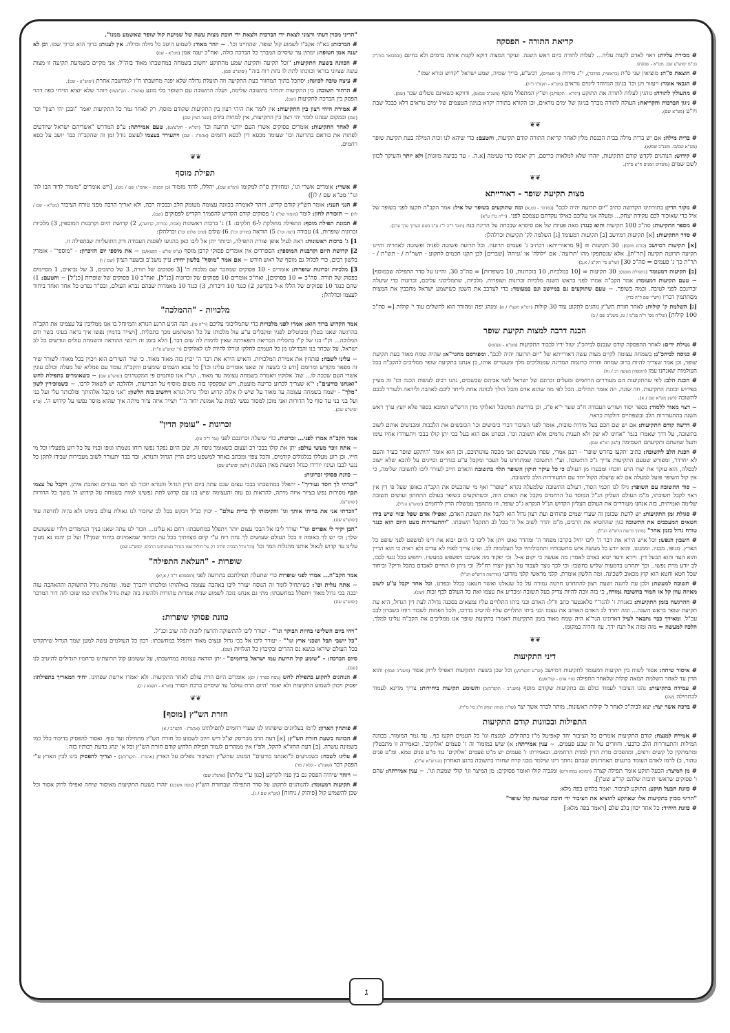קריאת התורה - הפסקה
# מכירת עליות: ראוי לאדם לקנות עליה... לעלות לתורה ביום ראש השנה. ועיקר המצוה דוקא לקנות אותה בדמים ולא בחינם (וכמבואר בזוה"ק בכ"מ יסוש"ע שם. מט"א - שם/ח).
# הוצאת ס"ת: מוציאין שני ס"ת (בראשית, במדבר), י"ג מידות (ג' פעמים), רבש"ע, בריך שמיה, שמע ישראל "קדוש ונורא שמו".
# הגבאי אומר: ויעזור ויגן וכו' בניגון המיוחד לימים נוראים (מט"א - תקפ"ד ו"ח).
# מהעולין לתורה: נוהגין לעלות לתורה את התוקע (רמ"א - תקפד/ב) וש"ץ המתפלל מוסף (משנ"ב שם/ט), ודווקא כשאינם נוטלים שכר (שם).
# ניגון הברכות והקריאה: העולה לתורה מברך בניגון של ימים נוראים, וכן הקורא בתורה יקרא בניגון הטעמים של ימים נוראים דלא כבכל שבת ויו"ט (מט"א שם).
❦❦
# ברית מילה: אם יש ברית מילה בבית הכנסת מלין לאחר קריאת התורה קודם תקיעות, והטעם: כדי שיהא לנו זכות המילה בעת תקיעת שופר (מט"א שם/כו. משנ"ב שם/א).
# קידוש: הנוהגים לקדש קודם התקיעות, יזהרו שלא למלאות כריסם, רק יאכלו כדי טעימה [א.ה. - עד כביצה מזונות] ולא יותר והעיקר לכוון לשם שמים (מועדים וזמנים ח"א ס"ד).
❦❦
מצות תקיעת שופר - דאורייתא
# מקור הדין: בתורתינו הקדושה כתיב "יום תרועה יהיה לכם" (במדבר - כט,א) ומה שתוקעים בשופר של איל: אמר הקב"ה תקעו לפני בשופר של איל כדי שאזכור לכם עקידת יצחק... ומעלה אני עליכם כאילו עקדתם עצמכם לפני. (ר"ה ט"ז ע"א)
# מספר התקיעות: סה"כ 100 תקיעות והוא כנגד: מאה פעיות של אם סיסרא שבכתה על הריגת בנה (תוס' ר"ה ל"ג ע"ב בשם הערוך ערך ערב).
# סדר התקיעות: [א] תקיעות דמיושב [ב] תקיעות דמעומד [ג] השלמה לק' תקיעות וכדלהלן:
[א] תקיעות דמיושב (קודם מוסף): 30 תקיעות = [9 מדאורייתא: דכתיב ג' פעמים תרועה. וכל תרועה פשוטה לפניה ופשוטה לאחריה והיינו תקיעה תרועה תקיעה [תר"ת], אלא שנסתפקו מהו 'תרועה'. אם 'ילולה' או 'גניחה' [שברים] לכן תקנו חכמים לתקוע - תשר"ת / - תש"ת / - תר"ת כך ג' פעמים = סה"כ 30] (שו"ע סי' תק"צ / א,ב)
[ב] תקיעות דמעומד (בתפילת מוסף): 30 תקיעות = [10 במלכיות, 10 בזכרונות, 10 בשופרות] = סה"כ 30. והיינו על סדר התפילה שבמוסף] ~ טעם תקיעות דמעומד: אמר הקב"ה אמרו לפני בראש השנה מלכיות זכרונות ושופרות. מלכיות, שתמליכוני עליכם, זכרונות כדי שיעלה זכרונכם לפני לטובה. ובמה בשופר. ~ טעם שתוקעים גם במיושב וגם במעומד: כדי לערבב את השטן כשישמע ישראל מחבבין את המצות מסתתמין דבריו (רש"י שם ד"ה כדי)
[ג] השלמת ק' קולות: לאחר חזרת הש"ץ נוהגים לתקוע עוד 30 קולות (רמ"א תקצ"ו / א) ומנהג יפה ומהודר הוא להשלים עוד י' קולות [= סה"כ 100 קולות] (של"ה מס' ר"ה פנ"מ / טז, משנ"ב שם / ב)
הכנה דרבה למצות תקיעת שופר
# נטילת ידים: לאחר ההפסקה קודם שנכנס לביהכ"נ יטול ידיו לכבוד התקיעות (מט"א - שם/טז)
# כניסה לביהכ"נ: בשמחה עצומה לקיים מצות עשה דאורייתא של "יום תרועה יהיה לכם". ומפורסם מהגר"א: שהיה שמח מאוד בעת תקיעת שופר, וכן אמר שצריך להיות ברוב שמחה וחדוה כדוגמת המדינה שממליכים מלך ומעטרים אותו, כן אנחנו בתקיעת שופר ממליכים להקב"ה בכל העולמות שאנחנו עמו (תוספות מעשה רב / נח)
# הכנת הלב: לפי שהתקיעות הם מעוררים הרחמים ומעלים זכרונם של ישראל לפני אביהם שבשמים, נהגו רבים לעשות הכנה וכו' זה מעיין בפירוש וכוונת התקיעות. וזה שונה. וזה אומר תהילים. הכל לפי מה שהוא אדם והכל הולך לכוונה אחת לייחד ליבם לאהבה וליראה ולעורר לבבם לתשובה (לשון מט"א שם / א).
~ רצוי מאוד ללמוד: בספר יסוד ושורש העבודה ח"ב שער י"א פ"ג, וכן בדרשת המקובל האלוקי מרן הרש"ש המובא בספר פלא יועץ ערך ראש השנה בהתעוררות הלב ובשפתיים דולקות כראוי.
# דרשה קודם התקיעות: אם יש שם חכם בעל מידות טובות, אומר לפני הציבור דברי כיבושים וכו' הכובשים את הלבבות ומכניעים אותם לשוב בתשובה, על דרך שאמרו בגמ' "אחינו לא שק ולא תענית גורמים אלא תשובה וכו'. ובפרט אם הוא בעל בכי יתן קולו בבכי ויתעוררו אחיו עימו ותעל שוועתם ותקיעתם השמימה (לשון הט"א שם).
# הכנת הלב לתשובה: כתיב 'תקעו בחדש שופר' - רבנן אמרי, שפרו מעשיכם ואני מכסה עוונותיכם, וכן הוא אומר 'היתקע שופר בעיר והעם לא יחרדו', ומפורש שטעם התקיעות צריך ג"כ התשובה. וע"י התשובה שמתחרט על העבר ומקבל ע"ע בגדרים וסייגים על להבא שלא ישוב לכסלה, הוא עוקר את יצרו הרע וזובחו ומבערו מן העולם כי כל עיקר תיקון השופר תלוי בתשובה והאדם חייב לעורר ליבו לתשובה שלימה, כי אין קול השופר פועל למעלה אם לא שיעלה הקול יחד עם התעוררות הלב לתשובה.
~ סוד התשובה עם השופר: גילו לנו חכמי הסוד, דעולם התשובה שלמעלה נקרא "שופר" ואף מי שהכעיס את הקב"ה באופן שעל פי דין אין ראוי לקבל תשובתו, מ"מ העולם העליון הנ"ל המוסד על הרחמים מקבל את האדם הזה, וכשתוקעים בשופר בעולם התחתון ועושים תשובה שלימה ואמיתית, בזה אנחנו מעוררים את העולם העליון הקדוש הנ"ל הנקרא ג"כ שופר, וזו מתהפך ממשלת הדין לרחמים (יסוש"ע הנ"ל).
# סגולת זמן התקיעות: יש לדעת שבזמן זה שערי שמים פתוחים ועת רצון גדול הוא לקבל את תשובת האדם, ואפילו אדם שפל ובזוי שיש בידו חטאים המעכבים את התשובה כגון שהחטיא את הרבים, מ"מ יהדר לשוב אל ה' בכל לב תתקבל תשובתו. "והתעוררות מעט היום הוא כנגד טורח גדול בזמן אחר" (מתוך דרשת הרש"ש הנ"ל).
# חשבון הנפש: וכל איש הירא את דבר ה' ליבו יחיל בקרבו מפחד ה' ומהדר גאונו ויתן אל ליבו כי היום יבוא את דינו למשפט לפני שופט כל הארץ. מגופו. מבניו. וממנונו. והוא יודע כל מעשה איש מחשבותיו ותחבולותיו וכל תעלומות לב. ואינו צריך לפניו לא עדים ולא ראיה כי הוא הדיין והוא העד והוא הבעל דין. ויירא ורעד יבוא באדם לאמר: מה אעשה כי יקום א-ל. וכי יפקוד מה אשיבנו ויפשפש במעשיו. ויחפש בכל נגעי לבבו. לב יודע מרת נפשו.. וכך יתחרט בדמעות שליש בחשבו: וכי לכך נוצר לעבור על רצון יוצרו רח"ל? וכי ניתן לו החיים לאבדם בהבל וריק? וביחוד שכל חטא וחטא הוא קוץ מכאוב לשכינה. ומה הלשון אומרת. קלני מראשי קלני מזרועי (מדרשת הרש"ש הנ"ל)
# תשובה למעשה: ולכן עת לחננה ושעת רצון להתחרט חרטה גמורה על כל שגאלנו ואשר חטאנו בכלל ובפרט. וכל אחד יקבל ע"ע לשוב מאיזה עוון קל או חמור בתשובה גמורה, כי בזה זוכה להיות צדיק בעל תשובה ומכריע את עצמו ואת כל העולם לכף זכות (שם).
# ההרגשה בזמן התקיעות: באגרת ז' להגר"י סלאנטער כתב וז"ל: האדם ובני ביתו התלויים עליו נמצאים בסכנה גדולה לעת דין הגדול, היא עת תקיעת שופר בראש השנה... ומה יחרד לב האדם האוהב את עצמו ובני ביתו התלויים עליו להיטיב בדרכו, ולכל הפחות לשבור רוחו בשברון לבב עכ"ל. ומאידך כבר נתבאר לעיל דאדונינו הגר"א היה שמח מאוד בזמן התקיעות דאמרו בתקיעת שופר אנו ממליכים את הקב"ה עלינו למלך. הלכה למעשה = מזה ומזה אל תנח ידך. עוז וחדוה במקומו.
❦❦
דיני התקיעות
# איסור שיחה: אסור לשוח בין תקיעות דמעומד לתקיעות דמיושב (שו"ע תקצ"ב/ג) וכל שכן בשעת התקיעות דאפילו לרוק אסור (משנ"ב שם/י) והוא הדין עד לאחר השלמת המאה קולות שלאחר התפילה (חיי אדם - קמ"א/ט)
# עמידה בתקיעות: נהגו הציבור לעמוד כולם גם בתקיעות שקודם מוסף (משנ"ב - תקפ"ה/ב) והשומע תקיעות ביחידות: צריך מדינא לעמוד לכתחילה (שם)
# ברכת אשר יצר: יצא לביה"כ לאחר ל' קולות ראשונות, מותר לברך אשר יצר (שו"ת מנחת יצחק ח"ג סי' מ"ד).
התפילות ובכוונות קודם התקיעות
# אמירת למנצח: קודם התקיעות אומרים כל הציבור יחד קאפיטל מ"ז בתהילים. למנצח וגו' כל העמים תקעו כף.. עד גמר המזמור, בכוונה המילות והתעוררות הלב כדבעי. וחוזרים על זה שבע פעמים. ~ ענין אמירתה: א) שיש במזמור זה ז' פעמים 'אלוקים'. ובאמירה זו מתבטלין ומתמתקין כל קשים ורפים, ומהפכים מדת הדין למדת הרחמים. ובאמירתו ז' פעמים יש מ"ט פעמים 'אלוקים' נגד מ"ט פנים טמא. ומ"ט פנים טהור, ב) לרמז לאדם העומד ברגעים האחרונים שבהם נחתך דינו שילמד מבני קרח שחזרו בתשובה ברגע האחרון (הגרש"א זצ"ל).
# מן המיצר: הבעל תוקע אומר תפילה קצרה (המובא במחזורים) ומגביה קולו ואומר פסוקים: מן המיצר וגו' קולי שמעת וגו'. ~ ענין אמירתה: שהם ו' פסוקים שראשי תיבות שלהם קר"ע שט"ן].
# כוונת הבעל תוקע: התוקע לציבור. יאמר בלחש בפה מלא:
"הריני מכוין בתקיעות אלו שאתקע להוציא את הציבור ידי חובת שמיעת קול שופר"
# כוונת היחיד: כל אחד יכוון בלב שלם [ויאמר בפה מלא:]
"הריני מכוין דעתי ורצוני לצאת ידי הברכות ולצאת ידי חובת מצות עשה של שמיעת קול שופר שאשמע ממנו".
# הברכות: בא"ה אקב"ו לשמוע קול שופר. שהחיינו וכו'. ~ יזהר מאוד: לשמוע היטב כל מילה ומילה. אין לענות: ברוך הוא וברוך שמו. וכן לא יענה אמן חטופה: ימתין עד שיסיים המברך כל הברכה כולה, ואח"כ יענה אמן (מט"א - שם)
# הכוונה בשעת התקיעות: "וכל תקיעה ותקיעה שמע מהתוקע יחשוב בשמחה במחשבתו מאוד בזה"ל: אני מקיים בשמיעת תקיעה זו מצות עשה שציוני בוראי וכוונתו לתת לו נחת רוח בזה" (יסוש"ע שם).
# עיצה טובה לכוונה: יסתכל בתוך המחזור בעת התקיעה וזה תועלת גדולה שלא יפנה מחשבתו ח"ו למחשבה אחרת (יסוש"ע - שם).
# הרהור תשובה: בין התקיעות יהרהר בתשובה שלימה, ויעלה התשובה עם השופר בלי מונע (אהמ"ג - תק"צ/מו) ויזהר שלא יוציא הזידוי בפה דהוי הפסק בין הברכה לתקיעות (שם).
# אמירת היהי רצון בין התקיעות: אין לומר את היהי רצון בין התקיעות שקודם מוסף. רק לאחר גמר כל התקיעות יאמר "ובכן יהי רצון" וכו' (שם) ובמקום שנהגו לומר יהי רצון בין התקיעות, אין למחות בידם (שער הציון שם)
# לאחר התקיעות: אומרים פסוקים אשרי העם יודעי תרועה וכו' (רמ"א - תק"צ/ט), טעם אמירתה: ע"פ המדרש "אשריהם ישראל שיודעים לפתות את בוראם בתרועה וכו' שעומד מכסא דין לכסא רחמים (אהמ"ג - שם) ויתעורר בעצמו לעוצם גודל זמן זה שהקב"ה כבר יושב על כסא רחמים.
❦❦
תפילת מוסף
# אשרי: אומרים אשרי וגו', ומחזירין ס"ת למקומו (רמ"א שם), יהללו, לדוד מזמור (כן המנהג - אהמ"ג שם / מט). [ויש אומרים "מזמור לדוד הבו לה' וגו'" מט"א שם / לז])
# הנני העני: אומר הש"ץ קודם קדיש, ויזהר לאומרה בכוונה עצומה מעומק הלב ובבכיה רבה, ולא יאריך הרבה מפני טורח הציבור (מט"א - שם / לח) ~ תזכורת לחזן: לומר (מזמור של־) ג' פסוקים קודם הקדיש להסמיך הקדיש לפסוקים (שם).
# תמונת תפילת מוסף: התפילה מחולקת ל-6 חלקים: 1) ג' ברכות ראשונות (אבות, גבורות, קדושה), 2) קדושת היום וקרבנות המוספין, 3) מלכיות זכרונות שופרות, 4) עבודה (רצה וכו') 5) הודאה (מודים וכו') 6) שלום (שים שלום וכו') וכדלהלן:
1] ג' ברכות ראשונות: ראה לעיל אופן וצורת התפילה, וביותר יתן אל ליבו כאן בהגיעו לפסגת העבודה ורק התועליות שבתפילה זו.
2] קדושת היום וקרבנות המוספין: הספרדים אין אומרים פסוקי קרבן מוסף (ע"פ שו"ע - תקצא/ב) ~ את מוספי יום הזיכרון: - "מוספי" - אומרין בלשון רבים, כדי לכלול גם מוסף של ראש חודש ~ אם אמר "מוסף" בלשון יחיד: עיין משנ"ב ובשער הציון (שם / ו)
3] מלכיות זכרונות שופרות: אומרים - 10 פסוקים שמוזכר שם מלכות ה' [3 פסוקים של תורה, 3 של כתובים, 3 של נביאים, 1 מסיימים בפסוק של תורה. סה"כ = 10 פסוקים], ואח"כ אומרים 10 פסוקים של זכרונות [כנ"ל], ואח"כ 10 פסוקים של שופרות [כנ"ל] ~ והטעם: 1) שהם כנגד 10 פסוקים של הללו א-ל בקדשו, 2) כנגד 10 דיברות, 3) כנגד 10 מאמרות שבהם נברא העולם, ובס"ד נפרט כל אחד ואחד ביחוד לעצמו וכדלהלן:
מלכויות - "ההמלכה"
אמר הקדוש ברוך הוא: אמרו לפני מלכויות כדי שתמליכוני עליכם (ר"ה טז). הנה הגיע הרגע הנורא והמיוחל בו אנו ממליכין על עצמינו את הקב"ה בהרגשה שאנו בטלין ומבוטלים לפניו ומקבלים ע"ע עול מלכותו על כל המשתמע מכך בתכלית. [ויצייר בדמיון נפשו איך נראה בעיני בשר ודם המלוכה... וק"ו בנו של ק"ו בתכלית הבריאה ותפארתה שאין לדמות לה שום דבר.] הלא בזמן זה ריגשי ההודאה והשמחה עולים וגודשים כל לב ישראל, על שבחר בנו והבדילנו מן כל העמים לחלקו וגורלו להיות לנו לאלוקים (ר' יסוש"ע פ"ד).
~ עלינו לשבח: פותחין את אמירת המלכויות. והאיש הירא את דבר ה' יכוין בזה מאוד מאוד. כי שיר השירים הוא ויכוין בכל מאודו לשורר שיר זה מפאר מקודש ומרומם [ודע כי בשעה זה שאנו אומרים עלינו וכו'] כל צבא השמים שומעים והקב"ה עומד עם פמליא של מעלה וכולם עונין אשרי העם שככה לו... שה' אלוקיו ויאמרה בשמחה עצומה עד מאוד.. ועי"ז אנו סותמים פי המקטרגים (יסוש"ע שם) ~ כשאומרים בתפילת לחש "ואנחנו כורעים": י"א שצריך לכרוע כריעה מועטת, ויש שפקפקו בזה משום מוסיף על הכריעות, ולהלכה יש לשאול לרבו. ~ כשמזכירין לשון "מלך" - ישמח בשמחה עצומה עד מאוד על שיש לו אלוה קדוש ומלך גדול ונורא ויחשוב בזה הלשון: "אני מקבל אלהותך ומלכותך עלי ועל בני ועל בני בני עד סוף כל הדורות ואני מוכן למסור נפשי למות על אמונת יחוד ה'" ויצייר איזה ציור מיתה איך שהוא מוסר נפשו על קידוש ה'. (ע"פ יסוש"ע שם).
זכרונות - "עומק הדין"
אמר הקב"ה אמרו לפני... זכרונות. כדי שיעלה זכרונכם לפני (גמ' ר"ה טז).
~ אתה זוכר מעשי עולם: יתן את קולו בבכי רב ועצום כשאומר נוסח זה, שכן היום נפקד נפשו רוחו נשמתו וגופו ובניו על כל רוע מפעליו וכל מי חייו, וכן רוע מעללו בגלגולים קודמים, והכל צפוי ומכתב באחד למשפט ביום הדין הגדול והנורא, ובד בבד יתעורר לשוב מעבירות שבידו לתקן כל נגעי לבבו ועיניו יורידו כנחל דמעות מאין הפוגות (לשון יסוש"ע שם)
~ כוונת פסוקי זכרונות:
"זכרתי לך חסד נעוריך" - יתפלל במחשבתו בבכי עצום שגם עתה ביום הדין הגדול והנורא יזכור לנו חסד נעורים ואהבת איתן. ויקבל על עצמו תכף מסירות נפש בציור איזה מיתה, להראות גם עזה והעצומה שיש בנו עם קדוש לתת נפשינו למות בשמחה על קידוש ה' משך כל הדורות (יסוש"ע).
"וזכרתי אני את בריתי אותך וגו' והקימותי לך ברית עולם" - יכוין כנ"ל ויבקש בכל לב שיזכור לנו גאולת עולם בימינו ולא נהיה לחרפה עוד (יסוש"ע שם).
"הבן יקיר לי אפרים וגו'" יעורר ליבו אל הבכי עצום יותר ויתפלל במחשבתו: רחם נא עלינו... וזכור לנו עתה שאנו בניך הנחמדים וילדי שעשועים שלך; וכי יש לך כאומה זו בכל העולם שעושים לך נחת רוח ע"י קיום מצוותיך בכל עת וביחוד שמאמינים ביחוד שמך?! ועל כן יהמו נא מעיך עלינו עד קדוש לגאול אותנו מהגלות המר וכו' (וכל גודל הבכיה תהיה רק על חילול שמו הגדול בעוונותינו הרבים. יסוש"ע שם)
שופרות - "העלאת התפילה"
אמר הקב"ה... אמרו לפני שופרות כדי שתעלה תפילתכם בתרועה לפני (תוספתא ר"ה / א,יא)
~ אתה נגלית וכו': כשיתחיל לומר זה הנוסח יעורר ליבו באהבה עצומה באלהותו ומלכותו יתברך שמו. ומחמת גודל התשוקה וההאהבה עזה יבכה בכי גדול מאוד ויתפלל במחשבתו: מתי גם אנחנו נזכה לשמוע שנית אמרות טהורות ולהשיג בזה קצת גודל אלהותו כמו שזכו לזה דור המדבר (יסוש"ע שם)
כוונת פסוקי שופרות:
"ויהי ביום השלישי בהיות הבוקר וגו'" - יעורר ליבו להתשוקה והרצון לזכות לזה שוב וכנ"ל.
"כל יושבי תבל ושכני ארץ וגו'" - יעורר ליבו אל בכי גדול ועצום מאוד ויתפלל במחשבתו: רבון כל העולמים עשה למען שמך הגדול שיתקדש בכל העולם שיראו בנשא נס ההרים ובקיבוץ כל הגלויות (שם).
סיום הברכה: - "שומע קול תרועת עמו ישראל ברחמים" - יתן הודאה עצומה במחשבתו, על ששומע קול תרועתינו ברחמיו הגדולים להיטיב לנו (שם).
# הנוהגים לתקוע בתפילת לחש (נוסח ספרד / ים): אומרים היום הרת עולם לאחר התקיעות. ולא יאמרו ארשת שפתינו. יחיד המאריך בתפילתו: יפסיק ויכוון לשמוע התקיעות ולא יאמר 'היום הרת עולם' עד שיסיים ברכת הסדר (מט"א - תקצא / יג).
❦❦
חזרת הש"ץ [מוסף]
# פותחין הארון: לרמז בעליונים שיפתחו לנו שערי רחמים לתפילתינו (אהמ"ג - תקצ"ב / א)
# הכוונה בשעת חזרת הש"ץ: [א] דעת הרב מבריסק זצ"ל דיש חיוב לשמוע כל חזרת הש"ץ מתחילה ועד סוף. ואסור להפסיק בדיבור כלל כמו בשמונה עשרה. [ב] דעת החזו"א להקל, ולפ"ז אין ממהרים לגמור תפילת הלחש קודם חזרת הש"ץ וכל א' ינהג כדעת רבותיו בזה.
# עלינו לשבח: כשמגיעים ל"ואנחנו כורעים" המנהג שהש"ץ והציבור נופלים על הארץ (אהמ"ג - תקצ"ב/ב) - וצריך להפסיק בינו לבין הארץ ע"י הפסק דבר (שעה"צ - קלא / מד)
~ ויזהר שיהיה הפסק גם בין פניו לקרקע [כגון ע"י טליתו] (אהמ"ג שם)
# תקיעות דמעומד: להנוהגים לתקוע על סדר התפילה שבחזרת הש"ץ (נוסח אשכנז) יזהרו בשעת התקיעות מאיסור שיחה ואפילו לרוק אסור וכל שכן להשמיע קול [פיהוק / ניחוח] (מט"א שם / ג).
ג